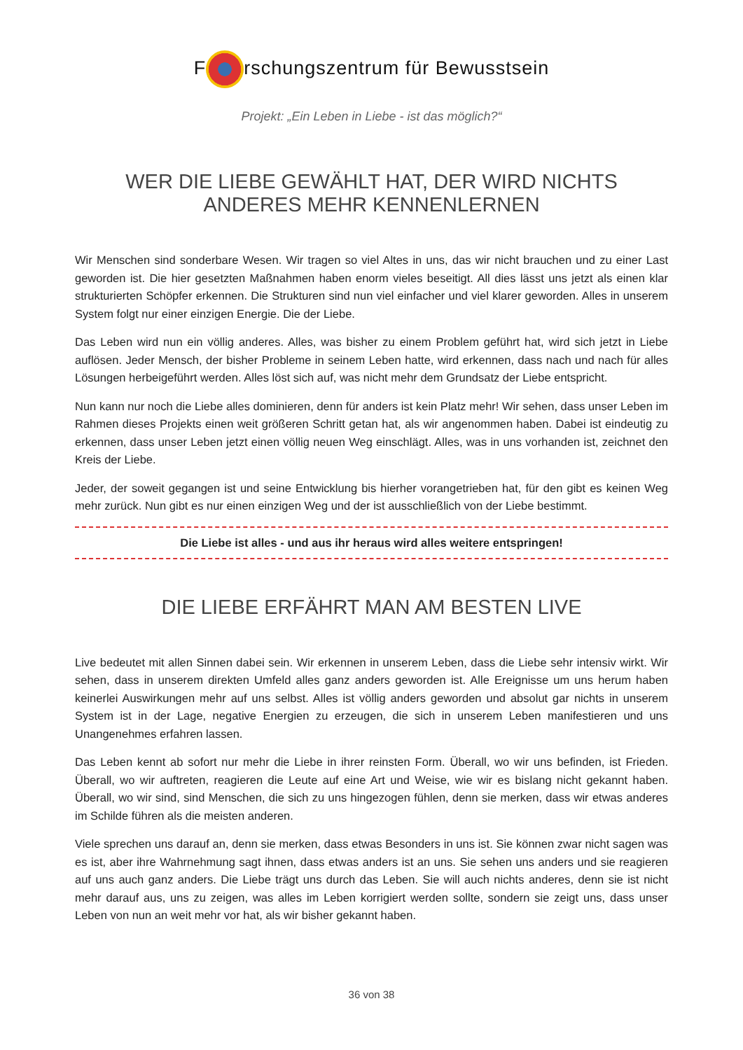F rschungszentrum für Bewusstsein
Projekt: „Ein Leben in Liebe - ist das möglich?“
WER DIE LIEBE GEWÄHLT HAT, DER WIRD NICHTS ANDERES MEHR KENNENLERNEN
Wir Menschen sind sonderbare Wesen. Wir tragen so viel Altes in uns, das wir nicht brauchen und zu einer Last geworden ist. Die hier gesetzten Maßnahmen haben enorm vieles beseitigt. All dies lässt uns jetzt als einen klar strukturierten Schöpfer erkennen. Die Strukturen sind nun viel einfacher und viel klarer geworden. Alles in unserem System folgt nur einer einzigen Energie. Die der Liebe.
Das Leben wird nun ein völlig anderes. Alles, was bisher zu einem Problem geführt hat, wird sich jetzt in Liebe auflösen. Jeder Mensch, der bisher Probleme in seinem Leben hatte, wird erkennen, dass nach und nach für alles Lösungen herbeigeführt werden. Alles löst sich auf, was nicht mehr dem Grundsatz der Liebe entspricht.
Nun kann nur noch die Liebe alles dominieren, denn für anders ist kein Platz mehr! Wir sehen, dass unser Leben im Rahmen dieses Projekts einen weit größeren Schritt getan hat, als wir angenommen haben. Dabei ist eindeutig zu erkennen, dass unser Leben jetzt einen völlig neuen Weg einschlägt. Alles, was in uns vorhanden ist, zeichnet den Kreis der Liebe.
Jeder, der soweit gegangen ist und seine Entwicklung bis hierher vorangetrieben hat, für den gibt es keinen Weg mehr zurück. Nun gibt es nur einen einzigen Weg und der ist ausschließlich von der Liebe bestimmt.
Die Liebe ist alles - und aus ihr heraus wird alles weitere entspringen!
DIE LIEBE ERFÄHRT MAN AM BESTEN LIVE
Live bedeutet mit allen Sinnen dabei sein. Wir erkennen in unserem Leben, dass die Liebe sehr intensiv wirkt. Wir sehen, dass in unserem direkten Umfeld alles ganz anders geworden ist. Alle Ereignisse um uns herum haben keinerlei Auswirkungen mehr auf uns selbst. Alles ist völlig anders geworden und absolut gar nichts in unserem System ist in der Lage, negative Energien zu erzeugen, die sich in unserem Leben manifestieren und uns Unangenehmes erfahren lassen.
Das Leben kennt ab sofort nur mehr die Liebe in ihrer reinsten Form. Überall, wo wir uns befinden, ist Frieden. Überall, wo wir auftreten, reagieren die Leute auf eine Art und Weise, wie wir es bislang nicht gekannt haben. Überall, wo wir sind, sind Menschen, die sich zu uns hingezogen fühlen, denn sie merken, dass wir etwas anderes im Schilde führen als die meisten anderen.
Viele sprechen uns darauf an, denn sie merken, dass etwas Besonders in uns ist. Sie können zwar nicht sagen was es ist, aber ihre Wahrnehmung sagt ihnen, dass etwas anders ist an uns. Sie sehen uns anders und sie reagieren auf uns auch ganz anders. Die Liebe trägt uns durch das Leben. Sie will auch nichts anderes, denn sie ist nicht mehr darauf aus, uns zu zeigen, was alles im Leben korrigiert werden sollte, sondern sie zeigt uns, dass unser Leben von nun an weit mehr vor hat, als wir bisher gekannt haben.
36 von 38